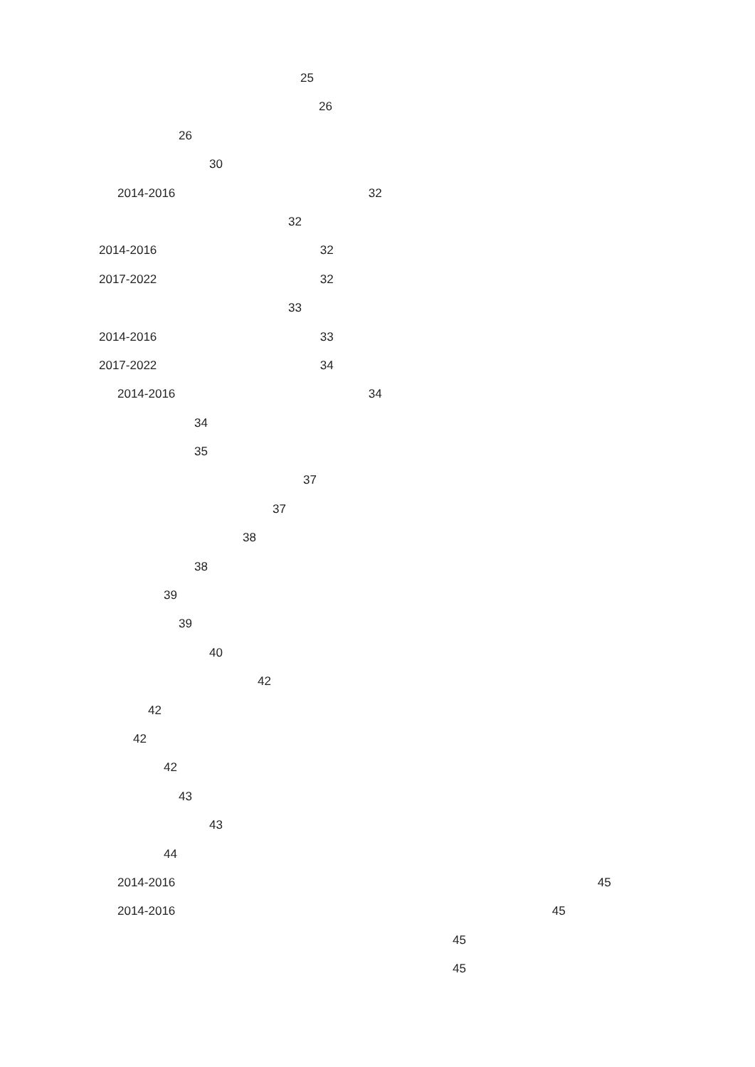25
26
26
30
2014-2016 32
32
2014-2016 32
2017-2022 32
33
2014-2016 33
2017-2022 34
2014-2016 34
34
35
37
37
38
38
39
39
40
42
42
42
42
43
43
44
2014-2016 45
2014-2016 45
45
45